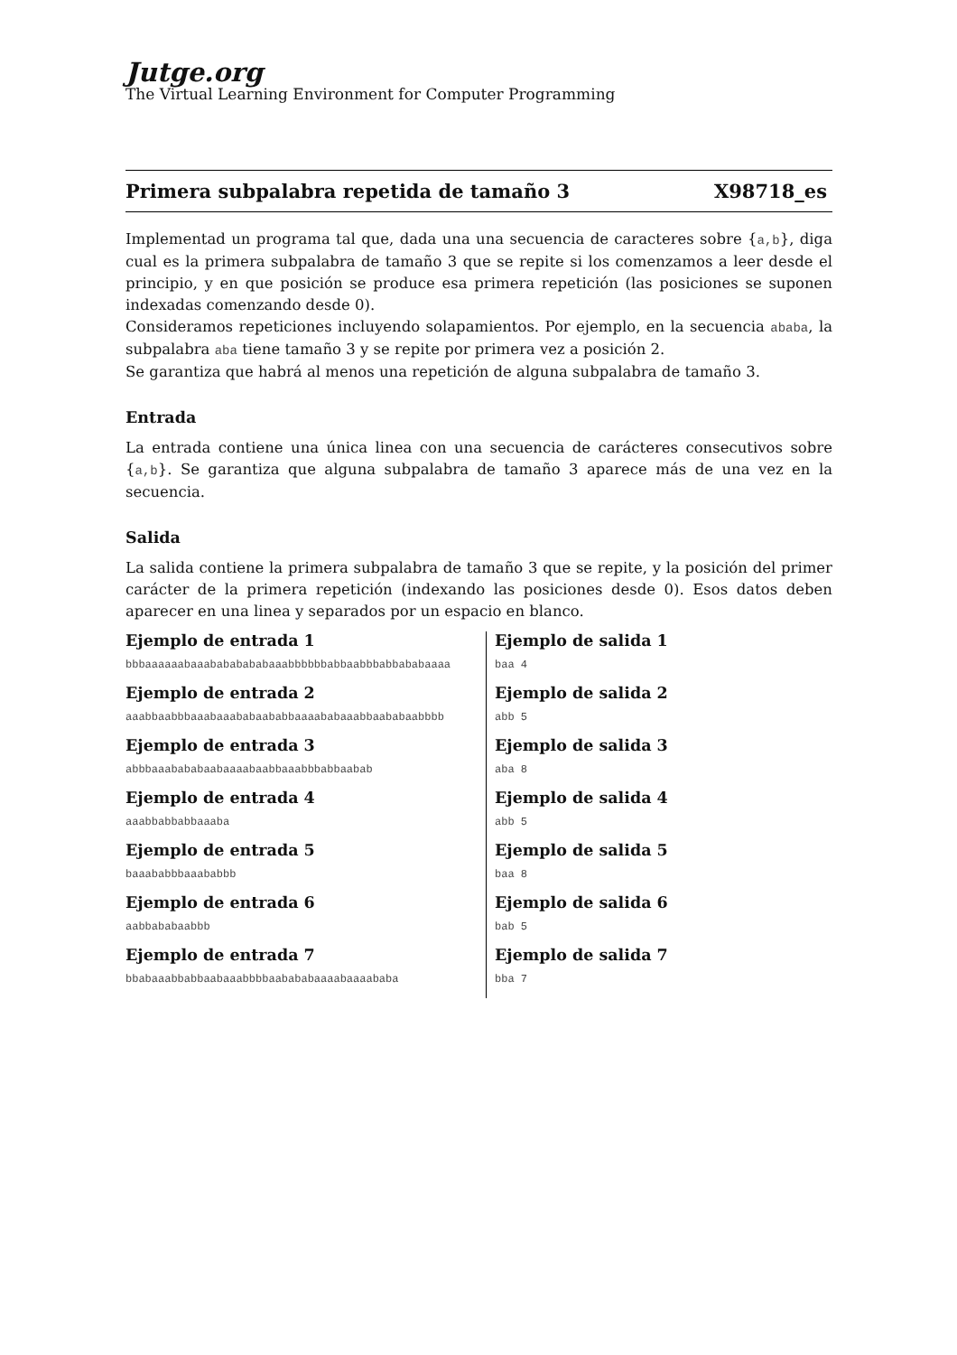Jutge.org
The Virtual Learning Environment for Computer Programming
Primera subpalabra repetida de tamaño 3 X98718_es
Implementad un programa tal que, dada una una secuencia de caracteres sobre {a,b}, diga cual es la primera subpalabra de tamaño 3 que se repite si los comenzamos a leer desde el principio, y en que posición se produce esa primera repetición (las posiciones se suponen indexadas comenzando desde 0).
Consideramos repeticiones incluyendo solapamientos. Por ejemplo, en la secuencia ababa, la subpalabra aba tiene tamaño 3 y se repite por primera vez a posición 2.
Se garantiza que habrá al menos una repetición de alguna subpalabra de tamaño 3.
Entrada
La entrada contiene una única linea con una secuencia de carácteres consecutivos sobre {a,b}. Se garantiza que alguna subpalabra de tamaño 3 aparece más de una vez en la secuencia.
Salida
La salida contiene la primera subpalabra de tamaño 3 que se repite, y la posición del primer carácter de la primera repetición (indexando las posiciones desde 0). Esos datos deben aparecer en una linea y separados por un espacio en blanco.
| Ejemplo de entrada 1 bbbaaaaaabaaabababababaaabbbbbbabbaabbbabbababaaaa | Ejemplo de salida 1 baa 4 |
| Ejemplo de entrada 2 aaabbaabbbaaabaaababaababbaaaababaaabbaababaabbbb | Ejemplo de salida 2 abb 5 |
| Ejemplo de entrada 3 abbbaaabababaabaaaabaabbaaabbbabbaabab | Ejemplo de salida 3 aba 8 |
| Ejemplo de entrada 4 aaabbabbabbaaaba | Ejemplo de salida 4 abb 5 |
| Ejemplo de entrada 5 baaababbbaaababbb | Ejemplo de salida 5 baa 8 |
| Ejemplo de entrada 6 aabbababaabbb | Ejemplo de salida 6 bab 5 |
| Ejemplo de entrada 7 bbabaaabbabbaabaaabbbbaabababaaaabaaaababa | Ejemplo de salida 7 bba 7 |